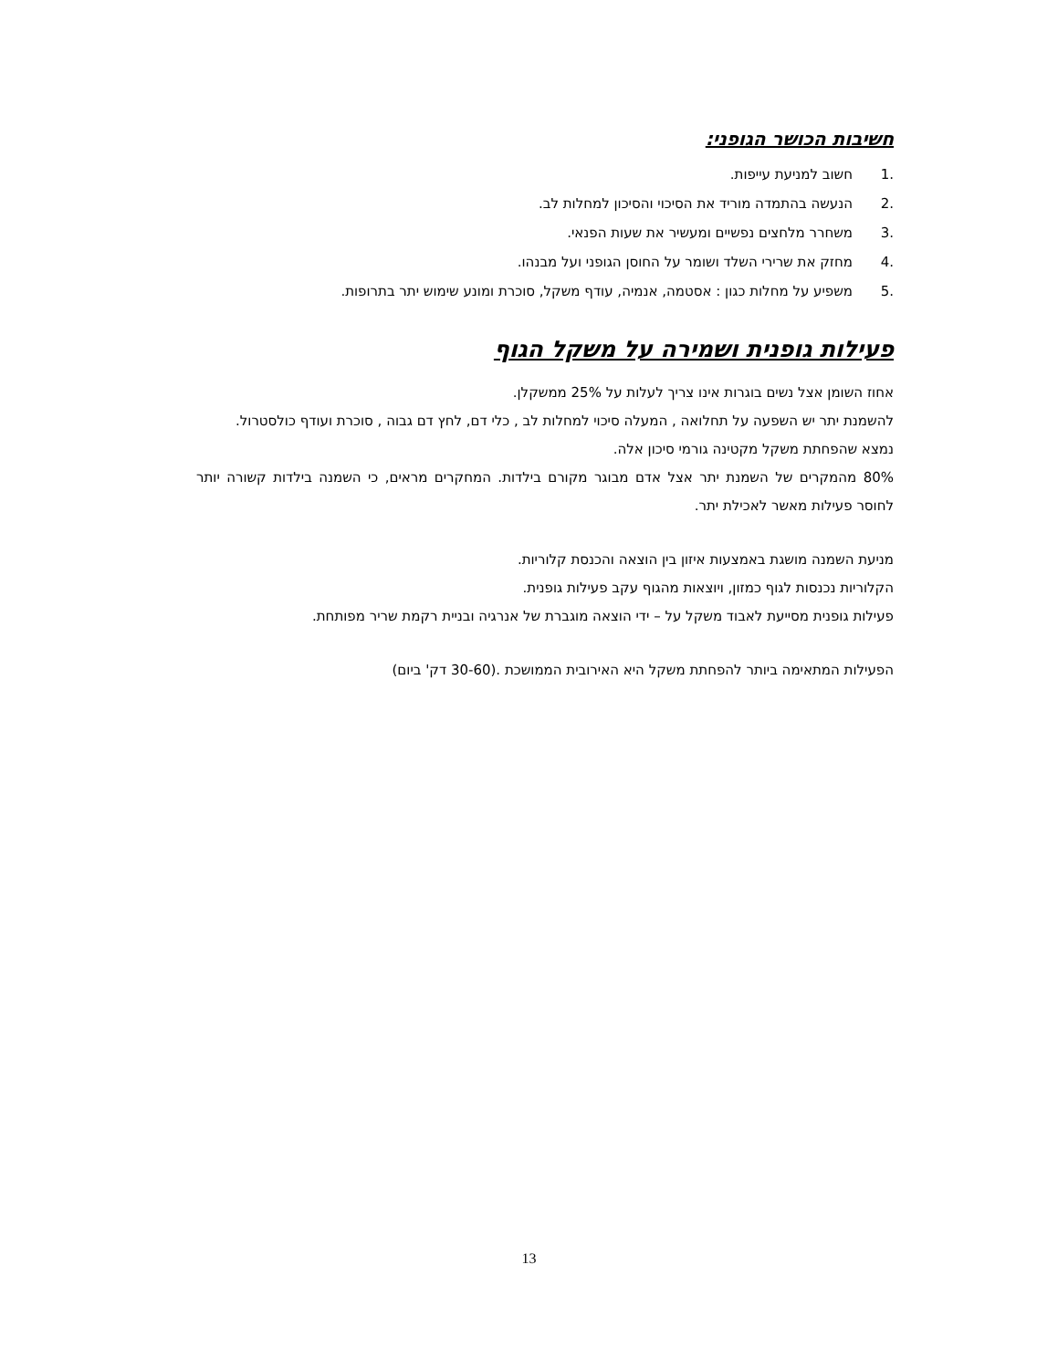חשיבות הכושר הגופני:
.1 חשוב למניעת עייפות.
.2 הנעשה בהתמדה מוריד את הסיכוי והסיכון למחלות לב.
.3 משחרר מלחצים נפשיים ומעשיר את שעות הפנאי.
.4 מחזק את שרירי השלד ושומר על החוסן הגופני ועל מבנהו.
.5 משפיע על מחלות כגון : אסטמה, אנמיה, עודף משקל, סוכרת ומונע שימוש יתר בתרופות.
פעילות גופנית ושמירה על משקל הגוף
אחוז השומן אצל נשים בוגרות אינו צריך לעלות על 25% ממשקלן.
להשמנת יתר יש השפעה על תחלואה , המעלה סיכוי למחלות לב , כלי דם, לחץ דם גבוה , סוכרת ועודף כולסטרול.
נמצא שהפחתת משקל מקטינה גורמי סיכון אלה.
80% מהמקרים של השמנת יתר אצל אדם מבוגר מקורם בילדות. המחקרים מראים, כי השמנה בילדות קשורה יותר לחוסר פעילות מאשר לאכילת יתר.
מניעת השמנה מושגת באמצעות איזון בין הוצאה והכנסת קלוריות.
הקלוריות נכנסות לגוף כמזון, ויוצאות מהגוף עקב פעילות גופנית.
פעילות גופנית מסייעת לאבוד משקל על – ידי הוצאה מוגברת של אנרגיה ובניית רקמת שריר מפותחת.
הפעילות המתאימה ביותר להפחתת משקל היא האירובית הממושכת .(30-60 דק' ביום)
13